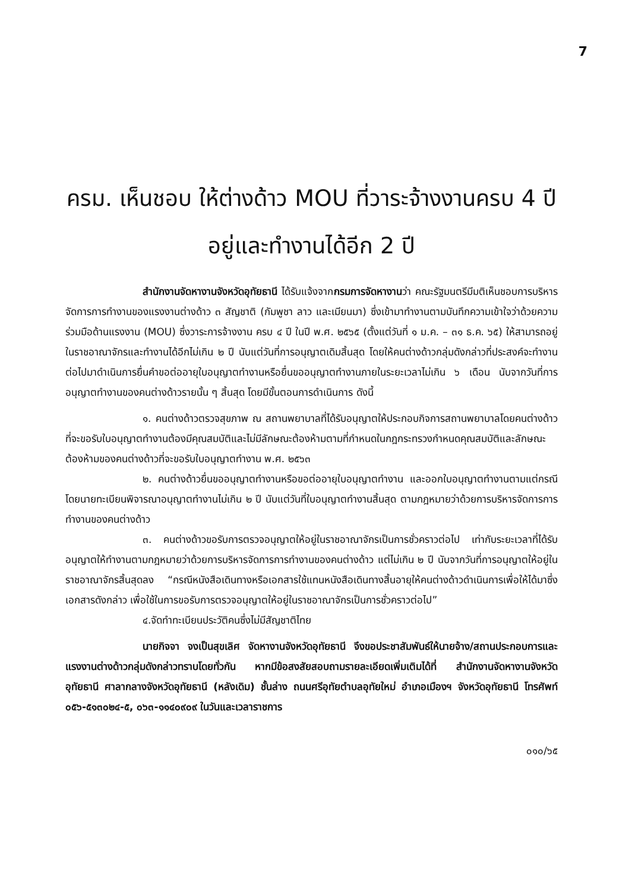7
ครม. เห็นชอบ ให้ต่างด้าว MOU ที่วาระจ้างงานครบ 4 ปี
อยู่และทำงานได้อีก 2 ปี
สำนักงานจัดหางานจังหวัดอุทัยธานี ได้รับแจ้งจากกรมการจัดหางานว่า คณะรัฐมนตรีมีมติเห็นชอบการบริหารจัดการการทำงานของแรงงานต่างด้าว ๓ สัญชาติ (กัมพูชา ลาว และเมียนมา) ซึ่งเข้ามาทำงานตามบันทึกความเข้าใจว่าด้วยความร่วมมือด้านแรงงาน (MOU) ซึ่งวาระการจ้างงาน ครบ ๔ ปี ในปี พ.ศ. ๒๕๖๕ (ตั้งแต่วันที่ ๑ ม.ค. – ๓๑ ธ.ค. ๖๕) ให้สามารถอยู่ในราชอาณาจักรและทำงานได้อีกไม่เกิน ๒ ปี นับแต่วันที่การอนุญาตเดิมสิ้นสุด โดยให้คนต่างด้าวกลุ่มดังกล่าวที่ประสงค์จะทำงานต่อไปมาดำเนินการยื่นคำขอต่ออายุใบอนุญาตทำงานหรือยื่นขออนุญาตทำงานภายในระยะเวลาไม่เกิน ๖ เดือน นับจากวันที่การอนุญาตทำงานของคนต่างด้าวรายนั้น ๆ สิ้นสุด โดยมีขั้นตอนการดำเนินการ ดังนี้
๑. คนต่างด้าวตรวจสุขภาพ ณ สถานพยาบาลที่ได้รับอนุญาตให้ประกอบกิจการสถานพยาบาลโดยคนต่างด้าวที่จะขอรับใบอนุญาตทำงานต้องมีคุณสมบัติและไม่มีลักษณะต้องห้ามตามที่กำหนดในกฎกระทรวงกำหนดคุณสมบัติและลักษณะต้องห้ามของคนต่างด้าวที่จะขอรับใบอนุญาตทำงาน พ.ศ. ๒๕๖๓
๒. คนต่างด้าวยื่นขออนุญาตทำงานหรือขอต่ออายุใบอนุญาตทำงาน และออกใบอนุญาตทำงานตามแต่กรณี โดยนายทะเบียนพิจารณาอนุญาตทำงานไม่เกิน ๒ ปี นับแต่วันที่ใบอนุญาตทำงานสิ้นสุด ตามกฎหมายว่าด้วยการบริหารจัดการการทำงานของคนต่างด้าว
๓. คนต่างด้าวขอรับการตรวจอนุญาตให้อยู่ในราชอาณาจักรเป็นการชั่วคราวต่อไป เท่ากับระยะเวลาที่ได้รับอนุญาตให้ทำงานตามกฎหมายว่าด้วยการบริหารจัดการการทำงานของคนต่างด้าว แต่ไม่เกิน ๒ ปี นับจากวันที่การอนุญาตให้อยู่ในราชอาณาจักรสิ้นสุดลง “กรณีหนังสือเดินทางหรือเอกสารใช้แทนหนังสือเดินทางสิ้นอายุให้คนต่างด้าวดำเนินการเพื่อให้ได้มาซึ่งเอกสารดังกล่าว เพื่อใช้ในการขอรับการตรวจอนุญาตให้อยู่ในราชอาณาจักรเป็นการชั่วคราวต่อไป”
๔.จัดทำทะเบียนประวัติคนซึ่งไม่มีสัญชาติไทย
นายกิจจา จงเป็นสุขเลิศ จัดหางานจังหวัดอุทัยธานี จึงขอประชาสัมพันธ์ให้นายจ้าง/สถานประกอบการและแรงงานต่างด้าวกลุ่มดังกล่าวทราบโดยทั่วกัน หากมีข้อสงสัยสอบถามรายละเอียดเพิ่มเติมได้ที่ สำนักงานจัดหางานจังหวัดอุทัยธานี ศาลากลางจังหวัดอุทัยธานี (หลังเดิม) ชั้นล่าง ถนนศรีอุทัยตำบลอุทัยใหม่ อำเภอเมืองฯ จังหวัดอุทัยธานี โทรศัพท์ ๐๕๖-๕๑๓๐๒๔-๕, ๐๖๓-๑๑๔๐๙๐๙ ในวันและเวลาราชการ
๐๑๐/๖๕